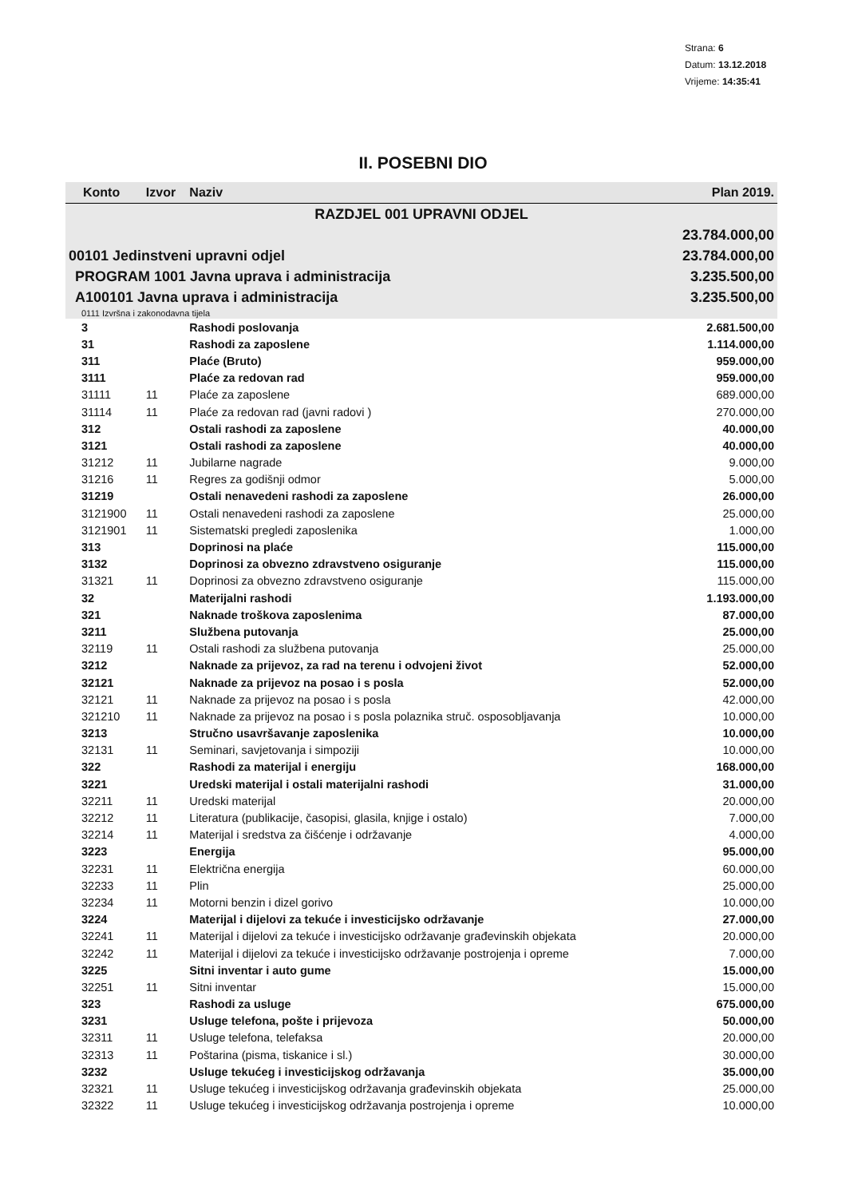Strana: 6
Datum: 13.12.2018
Vrijeme: 14:35:41
II. POSEBNI DIO
| Konto | Izvor | Naziv | Plan 2019. |
| --- | --- | --- | --- |
| RAZDJEL 001 UPRAVNI ODJEL | | | |
| | | | 23.784.000,00 |
| 00101 Jedinstveni upravni odjel | | | 23.784.000,00 |
| PROGRAM 1001 Javna uprava i administracija | | | 3.235.500,00 |
| A100101 Javna uprava i administracija | | | 3.235.500,00 |
| 0111 Izvršna i zakonodavna tijela | | | |
| 3 | | Rashodi poslovanja | 2.681.500,00 |
| 31 | | Rashodi za zaposlene | 1.114.000,00 |
| 311 | | Plaće (Bruto) | 959.000,00 |
| 3111 | | Plaće za redovan rad | 959.000,00 |
| 31111 | 11 | Plaće za zaposlene | 689.000,00 |
| 31114 | 11 | Plaće za redovan rad (javni radovi ) | 270.000,00 |
| 312 | | Ostali rashodi za zaposlene | 40.000,00 |
| 3121 | | Ostali rashodi za zaposlene | 40.000,00 |
| 31212 | 11 | Jubilarne nagrade | 9.000,00 |
| 31216 | 11 | Regres za godišnji odmor | 5.000,00 |
| 31219 | | Ostali nenavedeni rashodi za zaposlene | 26.000,00 |
| 3121900 | 11 | Ostali nenavedeni rashodi za zaposlene | 25.000,00 |
| 3121901 | 11 | Sistematski pregledi zaposlenika | 1.000,00 |
| 313 | | Doprinosi na plaće | 115.000,00 |
| 3132 | | Doprinosi za obvezno zdravstveno osiguranje | 115.000,00 |
| 31321 | 11 | Doprinosi za obvezno zdravstveno osiguranje | 115.000,00 |
| 32 | | Materijalni rashodi | 1.193.000,00 |
| 321 | | Naknade troškova zaposlenima | 87.000,00 |
| 3211 | | Službena putovanja | 25.000,00 |
| 32119 | 11 | Ostali rashodi za službena putovanja | 25.000,00 |
| 3212 | | Naknade za prijevoz, za rad na terenu i odvojeni život | 52.000,00 |
| 32121 | | Naknade za prijevoz na posao i s posla | 52.000,00 |
| 32121 | 11 | Naknade za prijevoz na posao i s posla | 42.000,00 |
| 321210 | 11 | Naknade za prijevoz na posao i s posla polaznika struč. osposobljavanja | 10.000,00 |
| 3213 | | Stručno usavršavanje zaposlenika | 10.000,00 |
| 32131 | 11 | Seminari, savjetovanja i simpoziji | 10.000,00 |
| 322 | | Rashodi za materijal i energiju | 168.000,00 |
| 3221 | | Uredski materijal i ostali materijalni rashodi | 31.000,00 |
| 32211 | 11 | Uredski materijal | 20.000,00 |
| 32212 | 11 | Literatura (publikacije, časopisi, glasila, knjige i ostalo) | 7.000,00 |
| 32214 | 11 | Materijal i sredstva za čišćenje i održavanje | 4.000,00 |
| 3223 | | Energija | 95.000,00 |
| 32231 | 11 | Električna energija | 60.000,00 |
| 32233 | 11 | Plin | 25.000,00 |
| 32234 | 11 | Motorni benzin i dizel gorivo | 10.000,00 |
| 3224 | | Materijal i dijelovi za tekuće i investicijsko održavanje | 27.000,00 |
| 32241 | 11 | Materijal i dijelovi za tekuće i investicijsko održavanje građevinskih objekata | 20.000,00 |
| 32242 | 11 | Materijal i dijelovi za tekuće i investicijsko održavanje postrojenja i opreme | 7.000,00 |
| 3225 | | Sitni inventar i auto gume | 15.000,00 |
| 32251 | 11 | Sitni inventar | 15.000,00 |
| 323 | | Rashodi za usluge | 675.000,00 |
| 3231 | | Usluge telefona, pošte i prijevoza | 50.000,00 |
| 32311 | 11 | Usluge telefona, telefaksa | 20.000,00 |
| 32313 | 11 | Poštarina (pisma, tiskanice i sl.) | 30.000,00 |
| 3232 | | Usluge tekućeg i investicijskog održavanja | 35.000,00 |
| 32321 | 11 | Usluge tekućeg i investicijskog održavanja građevinskih objekata | 25.000,00 |
| 32322 | 11 | Usluge tekućeg i investicijskog održavanja postrojenja i opreme | 10.000,00 |